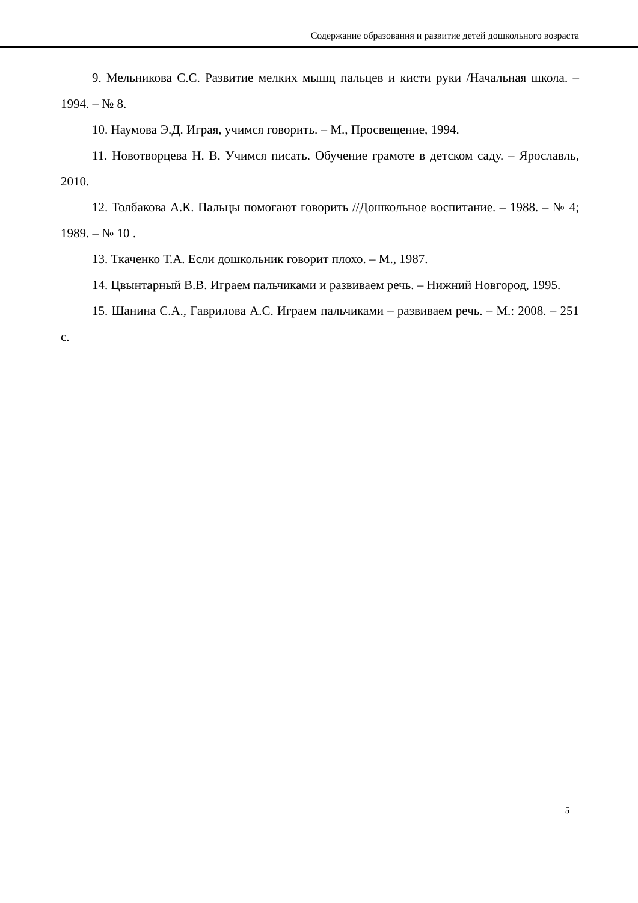Содержание образования и развитие детей дошкольного возраста
9. Мельникова С.С. Развитие мелких мышц пальцев и кисти руки /Начальная школа. – 1994. – № 8.
10. Наумова Э.Д. Играя, учимся говорить. – М., Просвещение, 1994.
11. Новотворцева Н. В. Учимся писать. Обучение грамоте в детском саду. – Ярославль, 2010.
12. Толбакова А.К. Пальцы помогают говорить //Дошкольное воспитание. – 1988. – № 4; 1989. – № 10 .
13. Ткаченко Т.А. Если дошкольник говорит плохо. – М., 1987.
14. Цвынтарный В.В. Играем пальчиками и развиваем речь. – Нижний Новгород, 1995.
15. Шанина С.А., Гаврилова А.С. Играем пальчиками – развиваем речь. – М.: 2008. – 251 с.
5